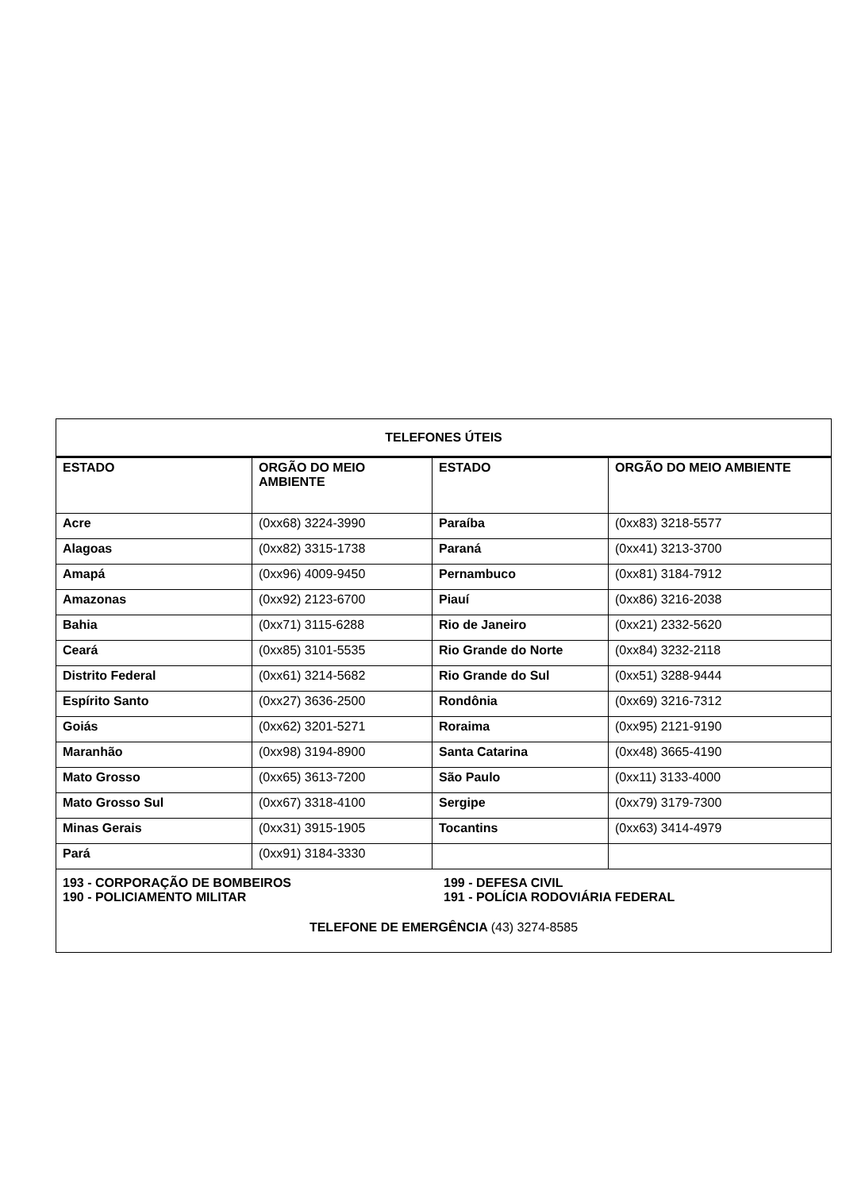| TELEFONES ÚTEIS | | | |
| --- | --- | --- | --- |
| ESTADO | ORGÃO DO MEIO AMBIENTE | ESTADO | ORGÃO DO MEIO AMBIENTE |
| Acre | (0xx68) 3224-3990 | Paraíba | (0xx83) 3218-5577 |
| Alagoas | (0xx82) 3315-1738 | Paraná | (0xx41) 3213-3700 |
| Amapá | (0xx96) 4009-9450 | Pernambuco | (0xx81) 3184-7912 |
| Amazonas | (0xx92) 2123-6700 | Piauí | (0xx86) 3216-2038 |
| Bahia | (0xx71) 3115-6288 | Rio de Janeiro | (0xx21) 2332-5620 |
| Ceará | (0xx85) 3101-5535 | Rio Grande do Norte | (0xx84) 3232-2118 |
| Distrito Federal | (0xx61) 3214-5682 | Rio Grande do Sul | (0xx51) 3288-9444 |
| Espírito Santo | (0xx27) 3636-2500 | Rondônia | (0xx69) 3216-7312 |
| Goiás | (0xx62) 3201-5271 | Roraima | (0xx95) 2121-9190 |
| Maranhão | (0xx98) 3194-8900 | Santa Catarina | (0xx48) 3665-4190 |
| Mato Grosso | (0xx65) 3613-7200 | São Paulo | (0xx11) 3133-4000 |
| Mato Grosso Sul | (0xx67) 3318-4100 | Sergipe | (0xx79) 3179-7300 |
| Minas Gerais | (0xx31) 3915-1905 | Tocantins | (0xx63) 3414-4979 |
| Pará | (0xx91) 3184-3330 | | |
| 193 - CORPORAÇÃO DE BOMBEIROS 199 - DEFESA CIVIL 190 - POLICIAMENTO MILITAR 191 - POLÍCIA RODOVIÁRIA FEDERAL TELEFONE DE EMERGÊNCIA (43) 3274-8585 | | | |